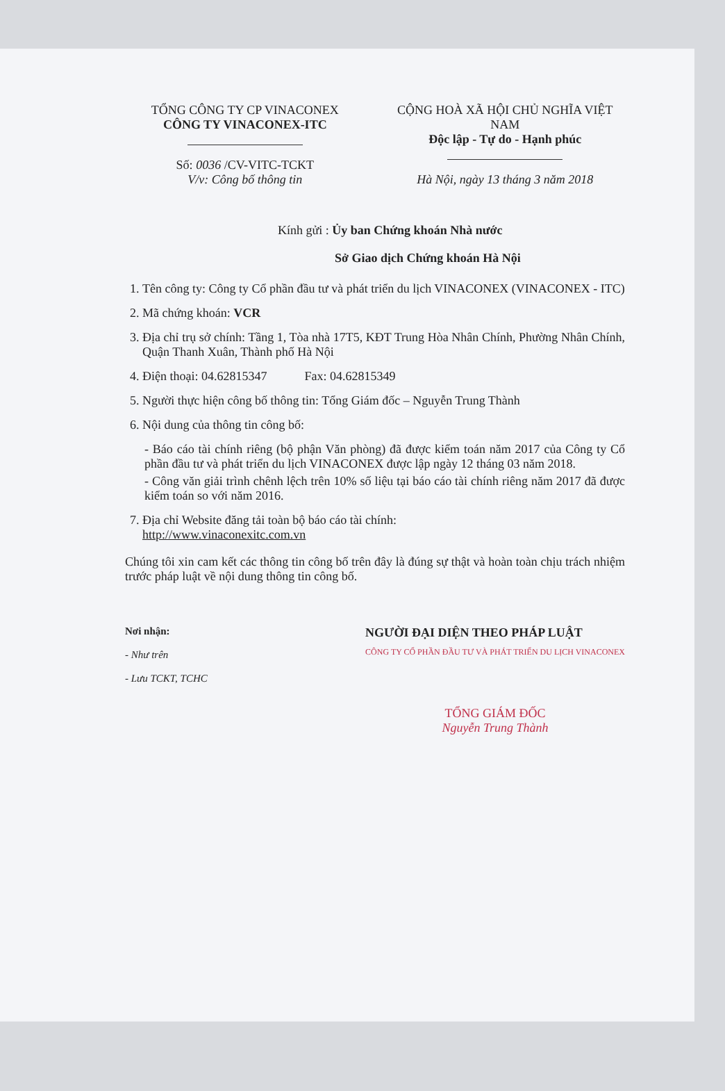TỔNG CÔNG TY CP VINACONEX
CÔNG TY VINACONEX-ITC
Số: 0036 /CV-VITC-TCKT
V/v: Công bố thông tin
CỘNG HOÀ XÃ HỘI CHỦ NGHĨA VIỆT NAM
Độc lập - Tự do - Hạnh phúc
Hà Nội, ngày 13 tháng 3 năm 2018
Kính gửi : Ủy ban Chứng khoán Nhà nước
Sở Giao dịch Chứng khoán Hà Nội
1. Tên công ty: Công ty Cổ phần đầu tư và phát triển du lịch VINACONEX (VINACONEX - ITC)
2. Mã chứng khoán: VCR
3. Địa chỉ trụ sở chính: Tầng 1, Tòa nhà 17T5, KĐT Trung Hòa Nhân Chính, Phường Nhân Chính, Quận Thanh Xuân, Thành phố Hà Nội
4. Điện thoại: 04.62815347 Fax: 04.62815349
5. Người thực hiện công bố thông tin: Tổng Giám đốc – Nguyễn Trung Thành
6. Nội dung của thông tin công bố:
- Báo cáo tài chính riêng (bộ phận Văn phòng) đã được kiểm toán năm 2017 của Công ty Cổ phần đầu tư và phát triển du lịch VINACONEX được lập ngày 12 tháng 03 năm 2018.
- Công văn giải trình chênh lệch trên 10% số liệu tại báo cáo tài chính riêng năm 2017 đã được kiểm toán so với năm 2016.
7. Địa chỉ Website đăng tải toàn bộ báo cáo tài chính:
http://www.vinaconexitc.com.vn
Chúng tôi xin cam kết các thông tin công bố trên đây là đúng sự thật và hoàn toàn chịu trách nhiệm trước pháp luật về nội dung thông tin công bố.
Nơi nhận:
- Như trên
- Lưu TCKT, TCHC
NGƯỜI ĐẠI DIỆN THEO PHÁP LUẬT
CÔNG TY CỔ PHẦN ĐẦU TƯ VÀ PHÁT TRIỂN DU LỊCH VINACONEX
TỔNG GIÁM ĐỐC
Nguyễn Trung Thành